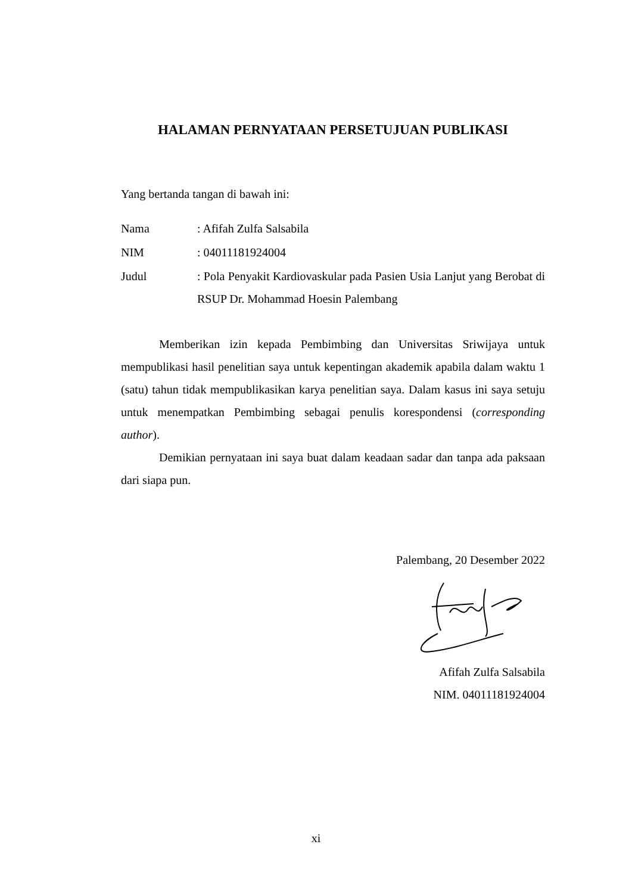HALAMAN PERNYATAAN PERSETUJUAN PUBLIKASI
Yang bertanda tangan di bawah ini:
Nama : Afifah Zulfa Salsabila
NIM : 04011181924004
Judul : Pola Penyakit Kardiovaskular pada Pasien Usia Lanjut yang Berobat di RSUP Dr. Mohammad Hoesin Palembang
Memberikan izin kepada Pembimbing dan Universitas Sriwijaya untuk mempublikasi hasil penelitian saya untuk kepentingan akademik apabila dalam waktu 1 (satu) tahun tidak mempublikasikan karya penelitian saya. Dalam kasus ini saya setuju untuk menempatkan Pembimbing sebagai penulis korespondensi (corresponding author).
Demikian pernyataan ini saya buat dalam keadaan sadar dan tanpa ada paksaan dari siapa pun.
Palembang, 20 Desember 2022
Afifah Zulfa Salsabila
NIM. 04011181924004
xi